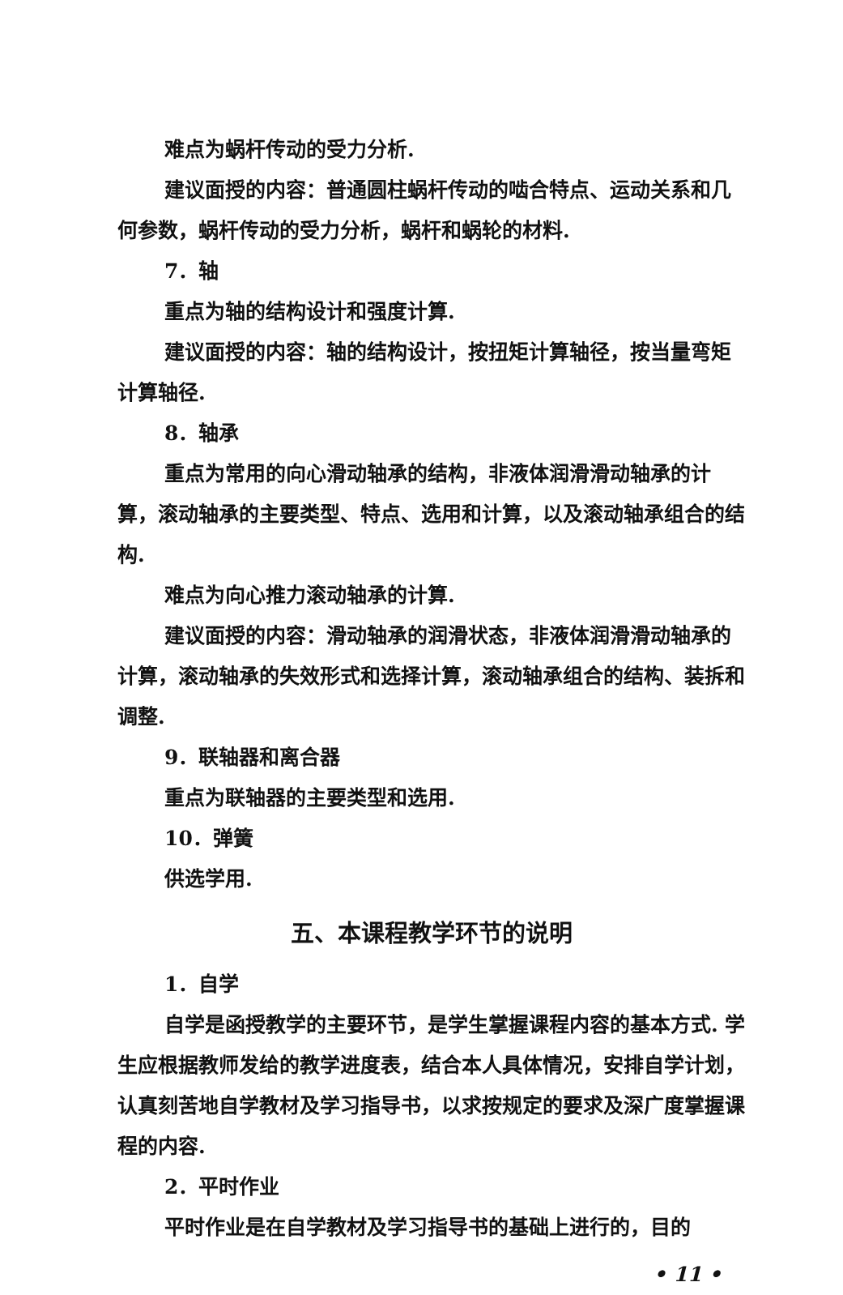难点为蜗杆传动的受力分析.
建议面授的内容：普通圆柱蜗杆传动的啮合特点、运动关系和几何参数，蜗杆传动的受力分析，蜗杆和蜗轮的材料.
7．轴
重点为轴的结构设计和强度计算.
建议面授的内容：轴的结构设计，按扭矩计算轴径，按当量弯矩计算轴径.
8．轴承
重点为常用的向心滑动轴承的结构，非液体润滑滑动轴承的计算，滚动轴承的主要类型、特点、选用和计算，以及滚动轴承组合的结构.
难点为向心推力滚动轴承的计算.
建议面授的内容：滑动轴承的润滑状态，非液体润滑滑动轴承的计算，滚动轴承的失效形式和选择计算，滚动轴承组合的结构、装拆和调整.
9．联轴器和离合器
重点为联轴器的主要类型和选用.
10．弹簧
供选学用.
五、本课程教学环节的说明
1．自学
自学是函授教学的主要环节，是学生掌握课程内容的基本方式. 学生应根据教师发给的教学进度表，结合本人具体情况，安排自学计划，认真刻苦地自学教材及学习指导书，以求按规定的要求及深广度掌握课程的内容.
2．平时作业
平时作业是在自学教材及学习指导书的基础上进行的，目的
• 11 •